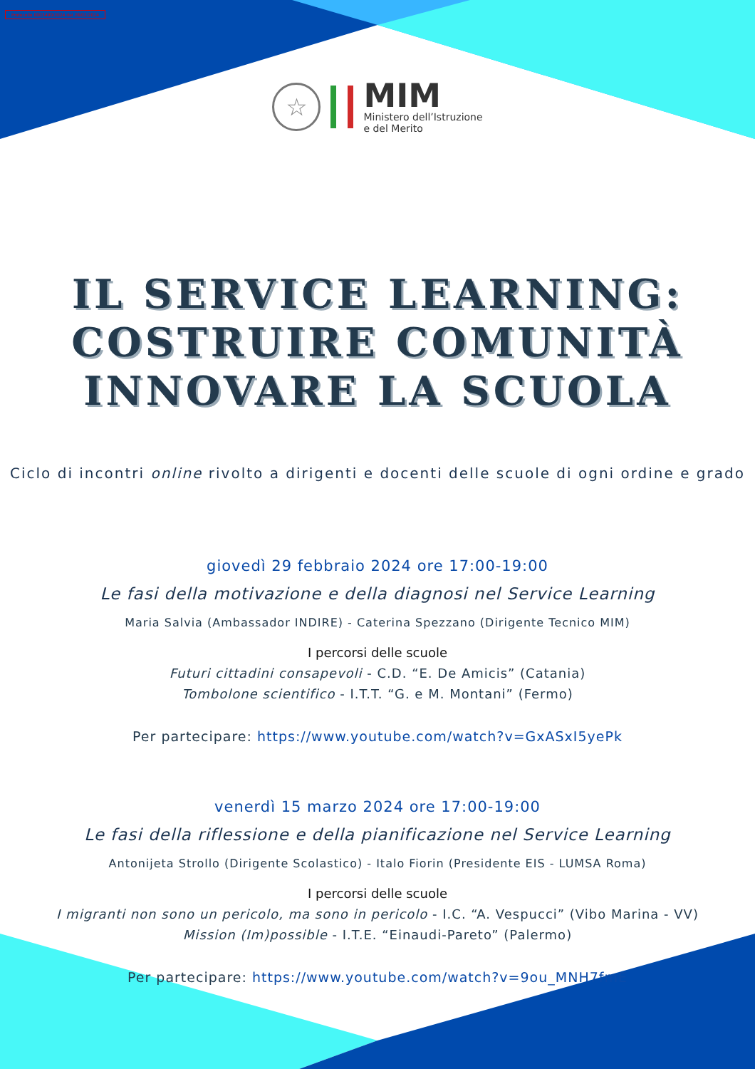Protocollo 0003490/2024 del 28/02/2024
☆
MIM
Ministero dell’Istruzione
e del Merito
IL SERVICE LEARNING:
COSTRUIRE COMUNITÀ
INNOVARE LA SCUOLA
Ciclo di incontri online rivolto a dirigenti e docenti delle scuole di ogni ordine e grado
giovedì 29 febbraio 2024 ore 17:00-19:00
Le fasi della motivazione e della diagnosi nel Service Learning
Maria Salvia (Ambassador INDIRE) - Caterina Spezzano (Dirigente Tecnico MIM)
I percorsi delle scuole
Futuri cittadini consapevoli - C.D. “E. De Amicis” (Catania)
Tombolone scientifico - I.T.T. “G. e M. Montani” (Fermo)
Per partecipare: https://www.youtube.com/watch?v=GxASxI5yePk
venerdì 15 marzo 2024 ore 17:00-19:00
Le fasi della riflessione e della pianificazione nel Service Learning
Antonijeta Strollo (Dirigente Scolastico) - Italo Fiorin (Presidente EIS - LUMSA Roma)
I percorsi delle scuole
I migranti non sono un pericolo, ma sono in pericolo - I.C. “A. Vespucci” (Vibo Marina - VV)
Mission (Im)possible - I.T.E. “Einaudi-Pareto” (Palermo)
Per partecipare: https://www.youtube.com/watch?v=9ou_MNH7fmE